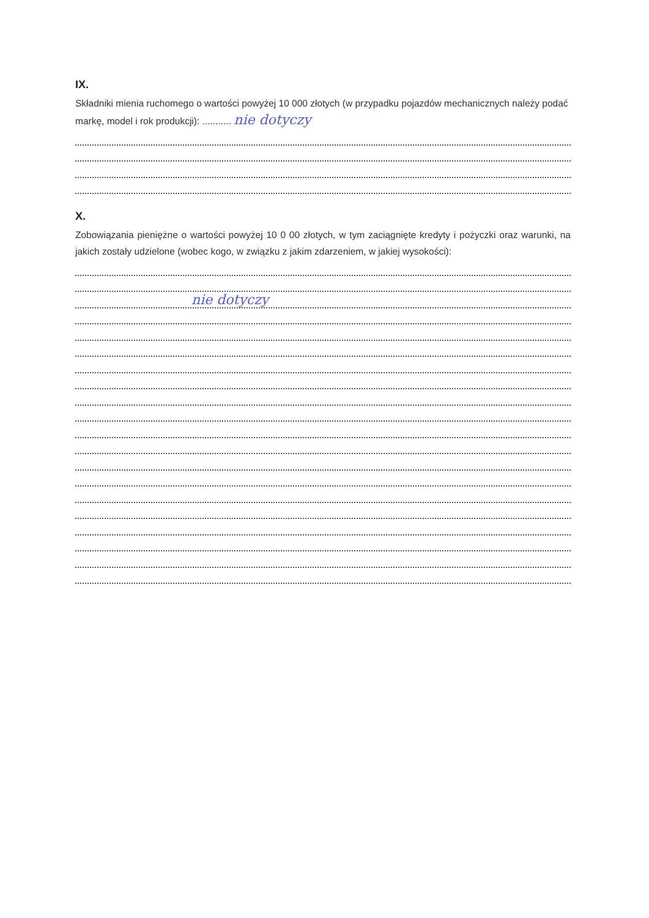IX.
Składniki mienia ruchomego o wartości powyżej 10 000 złotych (w przypadku pojazdów mechanicznych należy podać markę, model i rok produkcji): ........... nie dotyczy
X.
Zobowiązania pieniężne o wartości powyżej 10 0 00 złotych, w tym zaciągnięte kredyty i pożyczki oraz warunki, na jakich zostały udzielone (wobec kogo, w związku z jakim zdarzeniem, w jakiej wysokości):
nie dotyczy